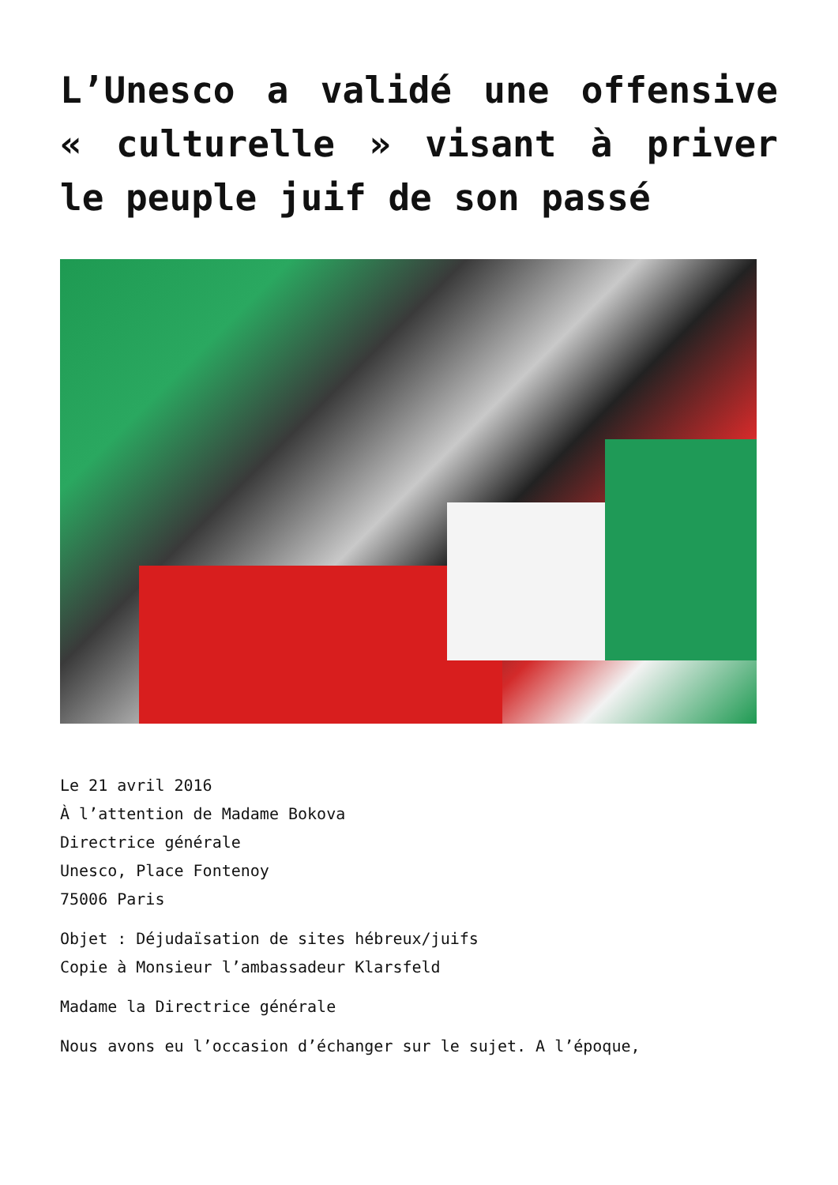L’Unesco a validé une offensive « culturelle » visant à priver le peuple juif de son passé
Le 21 avril 2016
À l’attention de Madame Bokova
Directrice générale
Unesco, Place Fontenoy
75006 Paris
Objet : Déjudaïsation de sites hébreux/juifs
Copie à Monsieur l’ambassadeur Klarsfeld
Madame la Directrice générale
Nous avons eu l’occasion d’échanger sur le sujet. A l’époque,